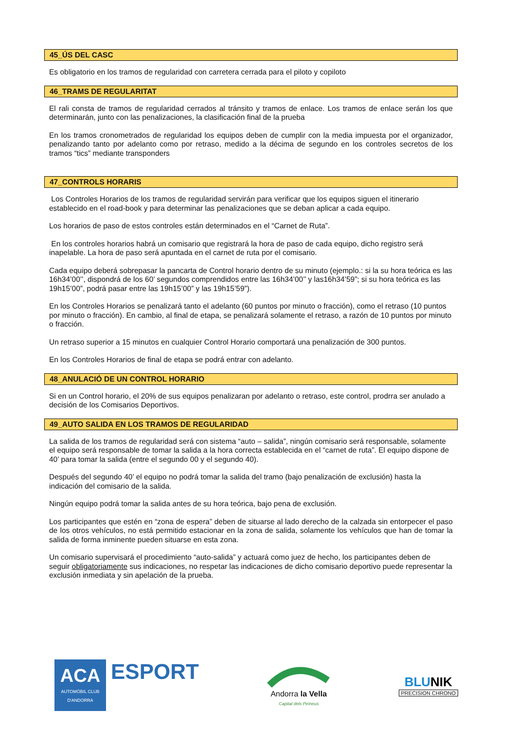45_ÚS DEL CASC
Es obligatorio en los tramos de regularidad con carretera cerrada para el piloto y copiloto
46_TRAMS DE REGULARITAT
El rali consta de tramos de regularidad cerrados al tránsito y tramos de enlace. Los tramos de enlace serán los que determinarán, junto con las penalizaciones, la clasificación final de la prueba
En los tramos cronometrados de regularidad los equipos deben de cumplir con la media impuesta por el organizador, penalizando tanto por adelanto como por retraso, medido a la décima de segundo en los controles secretos de los tramos “tics” mediante transponders
47_CONTROLS HORARIS
Los Controles Horarios de los tramos de regularidad servirán para verificar que los equipos siguen el itinerario establecido en el road-book y para determinar las penalizaciones que se deban aplicar a cada equipo.
Los horarios de paso de estos controles están determinados en el “Carnet de Ruta”.
En los controles horarios habrá un comisario que registrará la hora de paso de cada equipo, dicho registro será inapelable. La hora de paso será apuntada en el carnet de ruta por el comisario.
Cada equipo deberá sobrepasar la pancarta de Control horario dentro de su minuto (ejemplo.: si la su hora teórica es las 16h34’00’’, dispondrá de los 60’ segundos comprendidos entre las 16h34’00’’ y las16h34’59”; si su hora teórica es las 19h15’00”, podrá pasar entre las 19h15’00” y las 19h15’59”).
En los Controles Horarios se penalizará tanto el adelanto (60 puntos por minuto o fracción), como el retraso (10 puntos por minuto o fracción). En cambio, al final de etapa, se penalizará solamente el retraso, a razón de 10 puntos por minuto o fracción.
Un retraso superior a 15 minutos en cualquier Control Horario comportará una penalización de 300 puntos.
En los Controles Horarios de final de etapa se podrá entrar con adelanto.
48_ANULACIÓ DE UN CONTROL HORARIO
Si en un Control horario, el 20% de sus equipos penalizaran por adelanto o retraso, este control, prodrra ser anulado a decisión de los Comisarios Deportivos.
49_AUTO SALIDA EN LOS TRAMOS DE REGULARIDAD
La salida de los tramos de regularidad será con sistema “auto – salida”, ningún comisario será responsable, solamente el equipo será responsable de tomar la salida a la hora correcta establecida en el “carnet de ruta”. El equipo dispone de 40’ para tomar la salida (entre el segundo 00 y el segundo 40).
Después del segundo 40’ el equipo no podrá tomar la salida del tramo (bajo penalización de exclusión) hasta la indicación del comisario de la salida.
Ningún equipo podrá tomar la salida antes de su hora teórica, bajo pena de exclusión.
Los participantes que estén en “zona de espera” deben de situarse al lado derecho de la calzada sin entorpecer el paso de los otros vehículos, no está permitido estacionar en la zona de salida, solamente los vehículos que han de tomar la salida de forma inminente pueden situarse en esta zona.
Un comisario supervisará el procedimiento “auto-salida” y actuará como juez de hecho, los participantes deben de seguir obligatoriamente sus indicaciones, no respetar las indicaciones de dicho comisario deportivo puede representar la exclusión inmediata y sin apelación de la prueba.
ACA
AUTOMÒBIL CLUB
D'ANDORRA
ESPORT
Andorra la Vella
Capital dels Pirineus
BLUNIK
PRECISION CHRONO